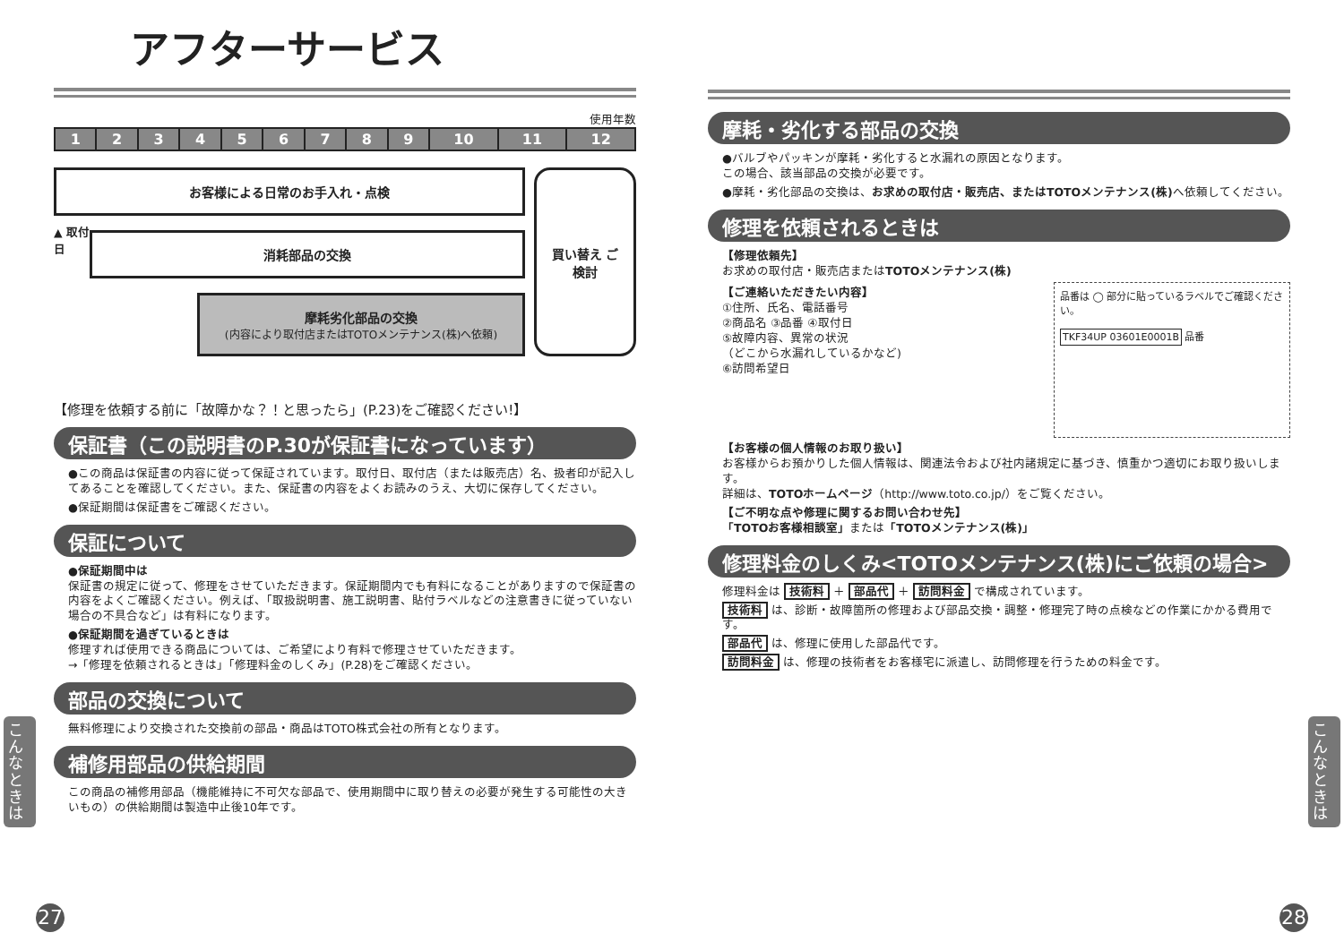アフターサービス
使用年数
| 1 | 2 | 3 | 4 | 5 | 6 | 7 | 8 | 9 | 10 | 11 | 12 |
お客様による日常のお手入れ・点検
▲ 取付日
消耗部品の交換
摩耗劣化部品の交換
(内容により取付店またはTOTOメンテナンス(株)へ依頼)
買い替え ご検討
【修理を依頼する前に「故障かな？！と思ったら」(P.23)をご確認ください!】
保証書（この説明書のP.30が保証書になっています）
●この商品は保証書の内容に従って保証されています。取付日、取付店（または販売店）名、扱者印が記入してあることを確認してください。また、保証書の内容をよくお読みのうえ、大切に保存してください。
●保証期間は保証書をご確認ください。
保証について
●保証期間中は
保証書の規定に従って、修理をさせていただきます。保証期間内でも有料になることがありますので保証書の内容をよくご確認ください。例えば、「取扱説明書、施工説明書、貼付ラベルなどの注意書きに従っていない場合の不具合など」は有料になります。
●保証期間を過ぎているときは
修理すれば使用できる商品については、ご希望により有料で修理させていただきます。
→「修理を依頼されるときは」「修理料金のしくみ」(P.28)をご確認ください。
部品の交換について
無料修理により交換された交換前の部品・商品はTOTO株式会社の所有となります。
補修用部品の供給期間
この商品の補修用部品（機能維持に不可欠な部品で、使用期間中に取り替えの必要が発生する可能性の大きいもの）の供給期間は製造中止後10年です。
こんなときは
27
摩耗・劣化する部品の交換
●バルブやパッキンが摩耗・劣化すると水漏れの原因となります。
この場合、該当部品の交換が必要です。
●摩耗・劣化部品の交換は、お求めの取付店・販売店、またはTOTOメンテナンス(株) へ依頼してください。
修理を依頼されるときは
【修理依頼先】
お求めの取付店・販売店またはTOTOメンテナンス(株)
【ご連絡いただきたい内容】
①住所、氏名、電話番号
②商品名 ③品番 ④取付日
⑤故障内容、異常の状況
（どこから水漏れしているかなど)
⑥訪問希望日
品番は ◯ 部分に貼っているラベルでご確認ください。
TKF34UP 03601E0001B 品番
【お客様の個人情報のお取り扱い】
お客様からお預かりした個人情報は、関連法令および社内諸規定に基づき、慎重かつ適切にお取り扱いします。
詳細は、TOTOホームページ（http://www.toto.co.jp/）をご覧ください。
【ご不明な点や修理に関するお問い合わせ先】
「TOTOお客様相談室」または「TOTOメンテナンス(株)」
修理料金のしくみ<TOTOメンテナンス(株)にご依頼の場合>
修理料金は 技術料 ＋ 部品代 ＋ 訪問料金 で構成されています。
技術料 は、診断・故障箇所の修理および部品交換・調整・修理完了時の点検などの作業にかかる費用です。
部品代 は、修理に使用した部品代です。
訪問料金 は、修理の技術者をお客様宅に派遣し、訪問修理を行うための料金です。
こんなときは
28